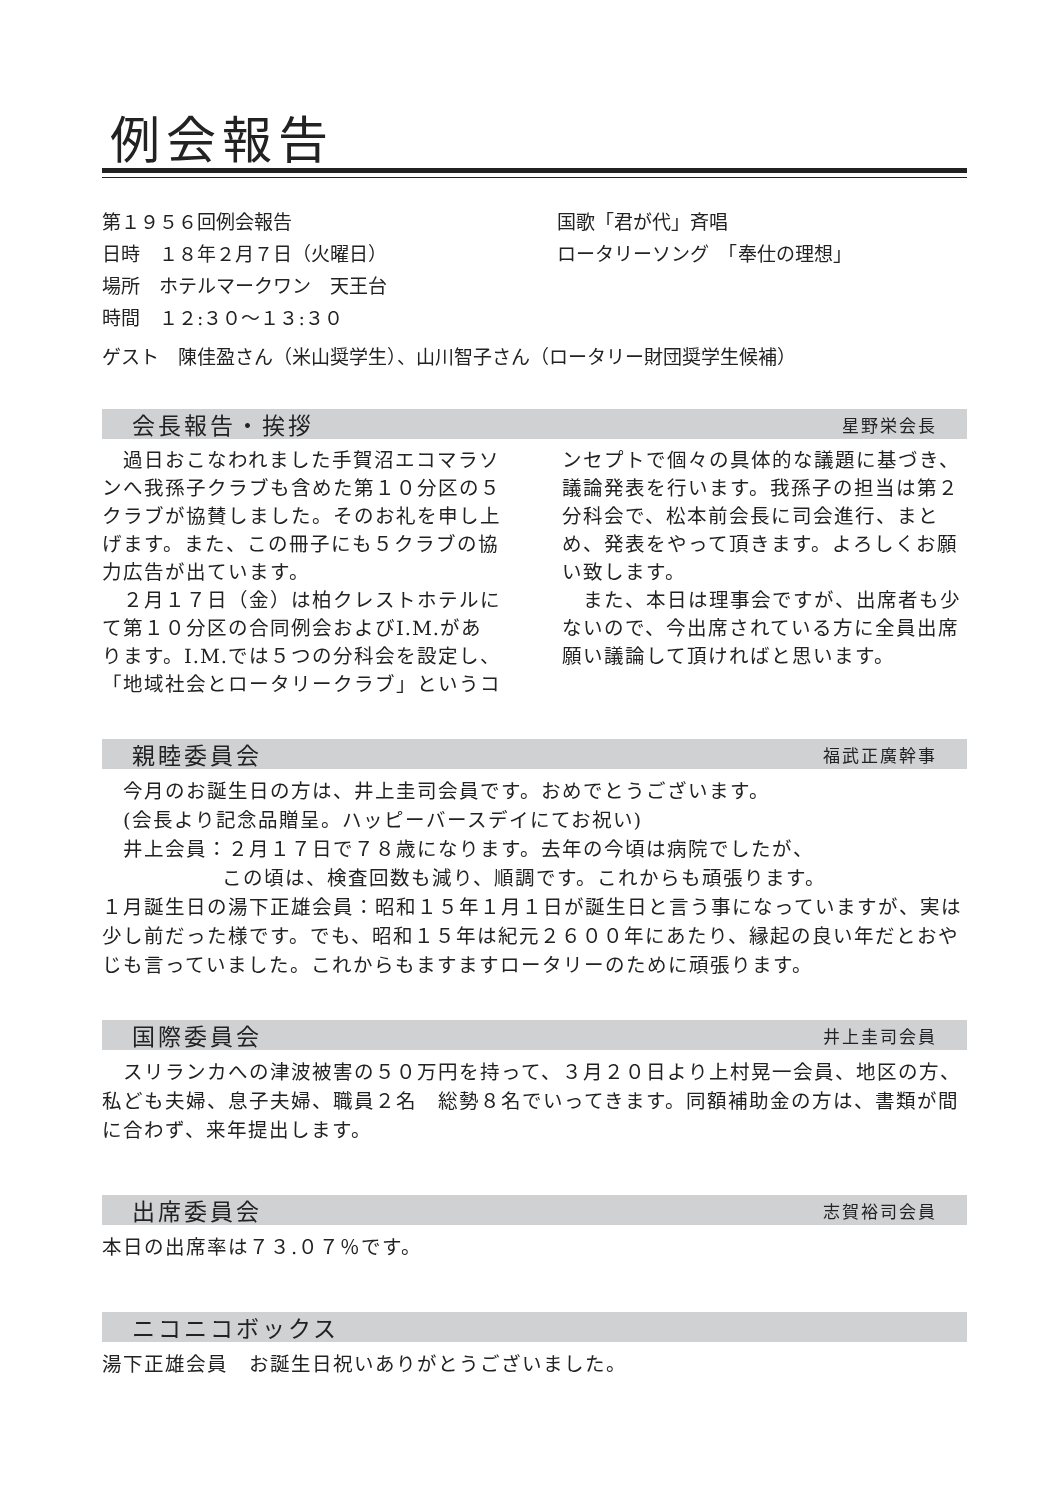例会報告
第１９５６回例会報告
日時　１８年２月７日（火曜日）
場所　ホテルマークワン　天王台
時間　１２:３０～１３:３０
国歌「君が代」斉唱
ロータリーソング　「奉仕の理想」
ゲスト　陳佳盈さん（米山奨学生）、山川智子さん（ロータリー財団奨学生候補）
会長報告・挨拶 星野栄会長
　過日おこなわれました手賀沼エコマラソンへ我孫子クラブも含めた第１０分区の５クラブが協賛しました。そのお礼を申し上げます。また、この冊子にも５クラブの協力広告が出ています。
　２月１７日（金）は柏クレストホテルにて第１０分区の合同例会およびI.M.があります。I.M.では５つの分科会を設定し、「地域社会とロータリークラブ」というコ
ンセプトで個々の具体的な議題に基づき、議論発表を行います。我孫子の担当は第２分科会で、松本前会長に司会進行、まとめ、発表をやって頂きます。よろしくお願い致します。
　また、本日は理事会ですが、出席者も少ないので、今出席されている方に全員出席願い議論して頂ければと思います。
親睦委員会 福武正廣幹事
　今月のお誕生日の方は、井上圭司会員です。おめでとうございます。
　(会長より記念品贈呈。ハッピーバースデイにてお祝い)
　井上会員：２月１７日で７８歳になります。去年の今頃は病院でしたが、
この頃は、検査回数も減り、順調です。これからも頑張ります。
１月誕生日の湯下正雄会員：昭和１５年１月１日が誕生日と言う事になっていますが、実は少し前だった様です。でも、昭和１５年は紀元２６００年にあたり、縁起の良い年だとおやじも言っていました。これからもますますロータリーのために頑張ります。
国際委員会 井上圭司会員
　スリランカへの津波被害の５０万円を持って、３月２０日より上村晃一会員、地区の方、私ども夫婦、息子夫婦、職員２名　総勢８名でいってきます。同額補助金の方は、書類が間に合わず、来年提出します。
出席委員会 志賀裕司会員
本日の出席率は７３.０７％です。
ニコニコボックス
湯下正雄会員　お誕生日祝いありがとうございました。